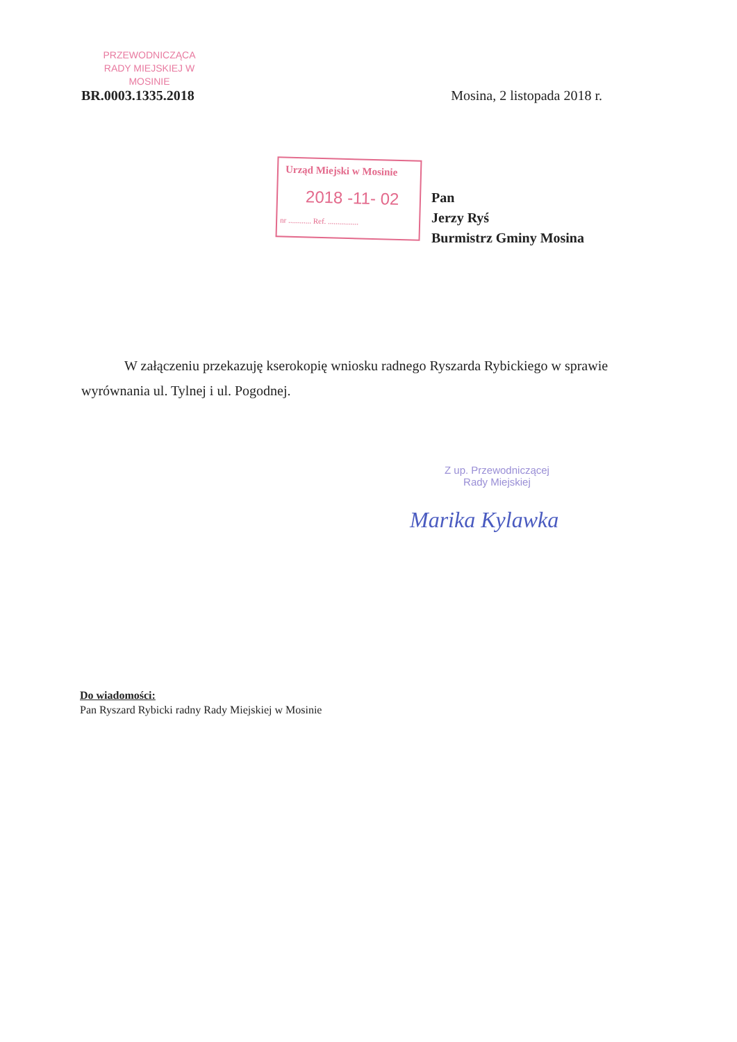PRZEWODNICZĄCA
RADY MIEJSKIEJ W MOSINIE
BR.0003.1335.2018 Mosina, 2 listopada 2018 r.
Urząd Miejski w Mosinie
2018 -11- 02
nr ............ Ref. ................
Pan
Jerzy Ryś
Burmistrz Gminy Mosina
W załączeniu przekazuję kserokopię wniosku radnego Ryszarda Rybickiego w sprawie wyrównania ul. Tylnej i ul. Pogodnej.
Z up. Przewodniczącej
Rady Miejskiej
Marika Kylawka
Do wiadomości:
Pan Ryszard Rybicki radny Rady Miejskiej w Mosinie